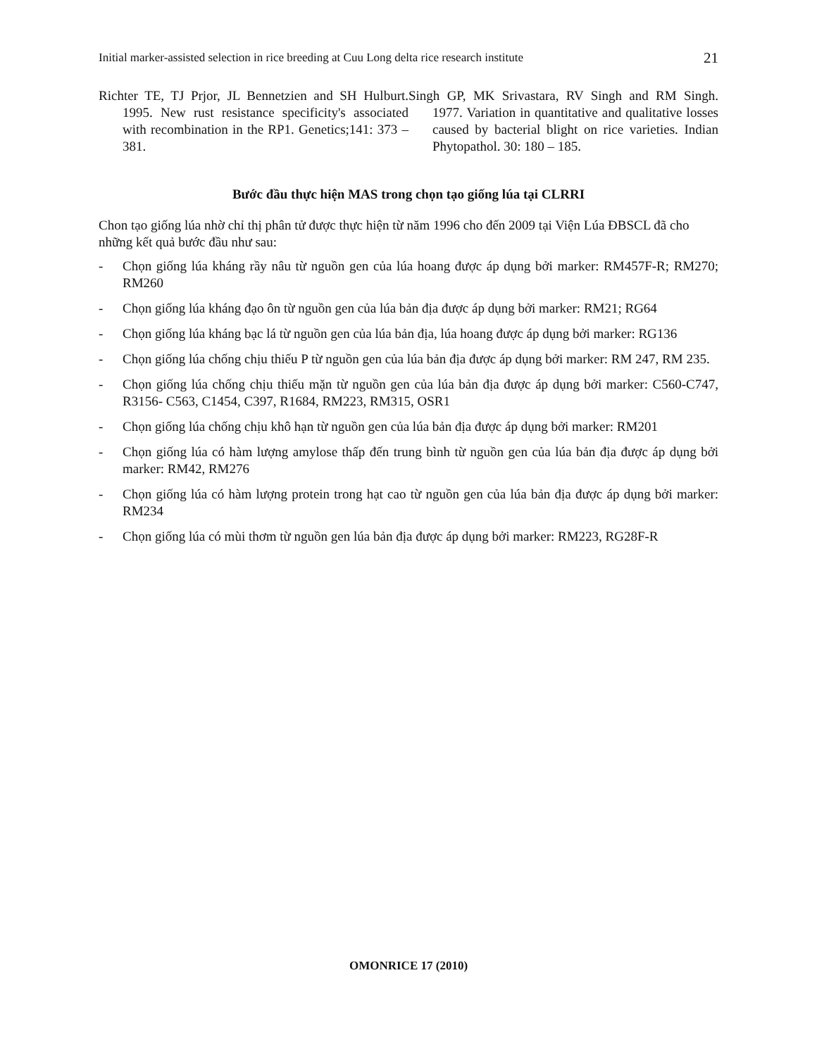Initial marker-assisted selection in rice breeding at Cuu Long delta rice research institute 21
Richter TE, TJ Prjor, JL Bennetzien and SH Hulburt. 1995. New rust resistance specificity's associated with recombination in the RP1. Genetics;141: 373 – 381.
Singh GP, MK Srivastara, RV Singh and RM Singh. 1977. Variation in quantitative and qualitative losses caused by bacterial blight on rice varieties. Indian Phytopathol. 30: 180 – 185.
Bước đầu thực hiện MAS trong chọn tạo giống lúa tại CLRRI
Chon tạo giống lúa nhờ chỉ thị phân tử được thực hiện từ năm 1996 cho đến 2009 tại Viện Lúa ĐBSCL đã cho những kết quả bước đầu như sau:
- Chọn giống lúa kháng rầy nâu từ nguồn gen của lúa hoang được áp dụng bởi marker: RM457F-R; RM270; RM260
- Chọn giống lúa kháng đạo ôn từ nguồn gen của lúa bản địa được áp dụng bởi marker: RM21; RG64
- Chọn giống lúa kháng bạc lá từ nguồn gen của lúa bản địa, lúa hoang được áp dụng bởi marker: RG136
- Chọn giống lúa chống chịu thiếu P từ nguồn gen của lúa bản địa được áp dụng bởi marker: RM 247, RM 235.
- Chọn giống lúa chống chịu thiếu mặn từ nguồn gen của lúa bản địa được áp dụng bởi marker: C560-C747, R3156- C563, C1454, C397, R1684, RM223, RM315, OSR1
- Chọn giống lúa chống chịu khô hạn từ nguồn gen của lúa bản địa được áp dụng bởi marker: RM201
- Chọn giống lúa có hàm lượng amylose thấp đến trung bình từ nguồn gen của lúa bản địa được áp dụng bởi marker: RM42, RM276
- Chọn giống lúa có hàm lượng protein trong hạt cao từ nguồn gen của lúa bản địa được áp dụng bởi marker: RM234
- Chọn giống lúa có mùi thơm từ nguồn gen lúa bản địa được áp dụng bởi marker: RM223, RG28F-R
OMONRICE 17 (2010)